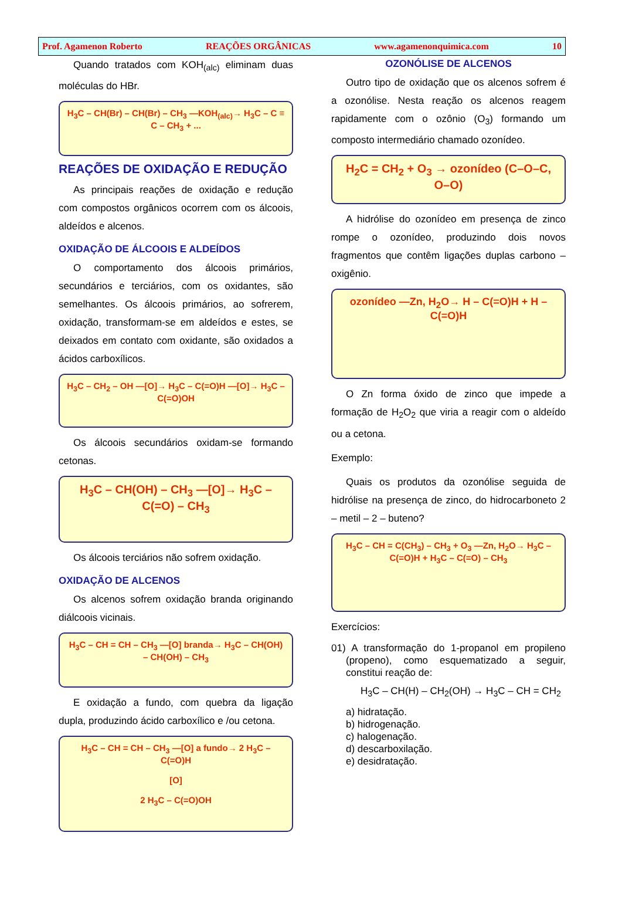Prof. Agamenon Roberto REAÇÕES ORGÂNICAS www.agamenonquimica.com 10
Quando tratados com KOH<sub>(alc)</sub> eliminam duas moléculas do HBr.
H<sub>3</sub>C – CH(Br) – CH(Br) – CH<sub>3</sub> —KOH<sub>(alc)</sub>→ H<sub>3</sub>C – C ≡ C – CH<sub>3</sub> + ...
REAÇÕES DE OXIDAÇÃO E REDUÇÃO
As principais reações de oxidação e redução com compostos orgânicos ocorrem com os álcoois, aldeídos e alcenos.
OXIDAÇÃO DE ÁLCOOIS E ALDEÍDOS
O comportamento dos álcoois primários, secundários e terciários, com os oxidantes, são semelhantes. Os álcoois primários, ao sofrerem, oxidação, transformam-se em aldeídos e estes, se deixados em contato com oxidante, são oxidados a ácidos carboxílicos.
H<sub>3</sub>C – CH<sub>2</sub> – OH —[O]→ H<sub>3</sub>C – C(=O)H —[O]→ H<sub>3</sub>C – C(=O)OH
Os álcoois secundários oxidam-se formando cetonas.
H<sub>3</sub>C – CH(OH) – CH<sub>3</sub> —[O]→ H<sub>3</sub>C – C(=O) – CH<sub>3</sub>
Os álcoois terciários não sofrem oxidação.
OXIDAÇÃO DE ALCENOS
Os alcenos sofrem oxidação branda originando diálcoois vicinais.
H<sub>3</sub>C – CH = CH – CH<sub>3</sub> —[O] branda→ H<sub>3</sub>C – CH(OH) – CH(OH) – CH<sub>3</sub>
E oxidação a fundo, com quebra da ligação dupla, produzindo ácido carboxílico e /ou cetona.
H<sub>3</sub>C – CH = CH – CH<sub>3</sub> —[O] a fundo→ 2 H<sub>3</sub>C – C(=O)H
[O]
2 H<sub>3</sub>C – C(=O)OH
OZONÓLISE DE ALCENOS
Outro tipo de oxidação que os alcenos sofrem é a ozonólise. Nesta reação os alcenos reagem rapidamente com o ozônio (O<sub>3</sub>) formando um composto intermediário chamado ozonídeo.
H<sub>2</sub>C = CH<sub>2</sub> + O<sub>3</sub> → ozonídeo (C–O–C, O–O)
A hidrólise do ozonídeo em presença de zinco rompe o ozonídeo, produzindo dois novos fragmentos que contêm ligações duplas carbono – oxigênio.
ozonídeo —Zn, H<sub>2</sub>O→ H – C(=O)H + H – C(=O)H
O Zn forma óxido de zinco que impede a formação de H<sub>2</sub>O<sub>2</sub> que viria a reagir com o aldeído ou a cetona.
Exemplo:
Quais os produtos da ozonólise seguida de hidrólise na presença de zinco, do hidrocarboneto 2 – metil – 2 – buteno?
H<sub>3</sub>C – CH = C(CH<sub>3</sub>) – CH<sub>3</sub> + O<sub>3</sub> —Zn, H<sub>2</sub>O→ H<sub>3</sub>C – C(=O)H + H<sub>3</sub>C – C(=O) – CH<sub>3</sub>
Exercícios:
01) A transformação do 1-propanol em propileno (propeno), como esquematizado a seguir, constitui reação de:
H<sub>3</sub>C – CH(H) – CH<sub>2</sub>(OH) → H<sub>3</sub>C – CH = CH<sub>2</sub>
a) hidratação.
b) hidrogenação.
c) halogenação.
d) descarboxilação.
e) desidratação.